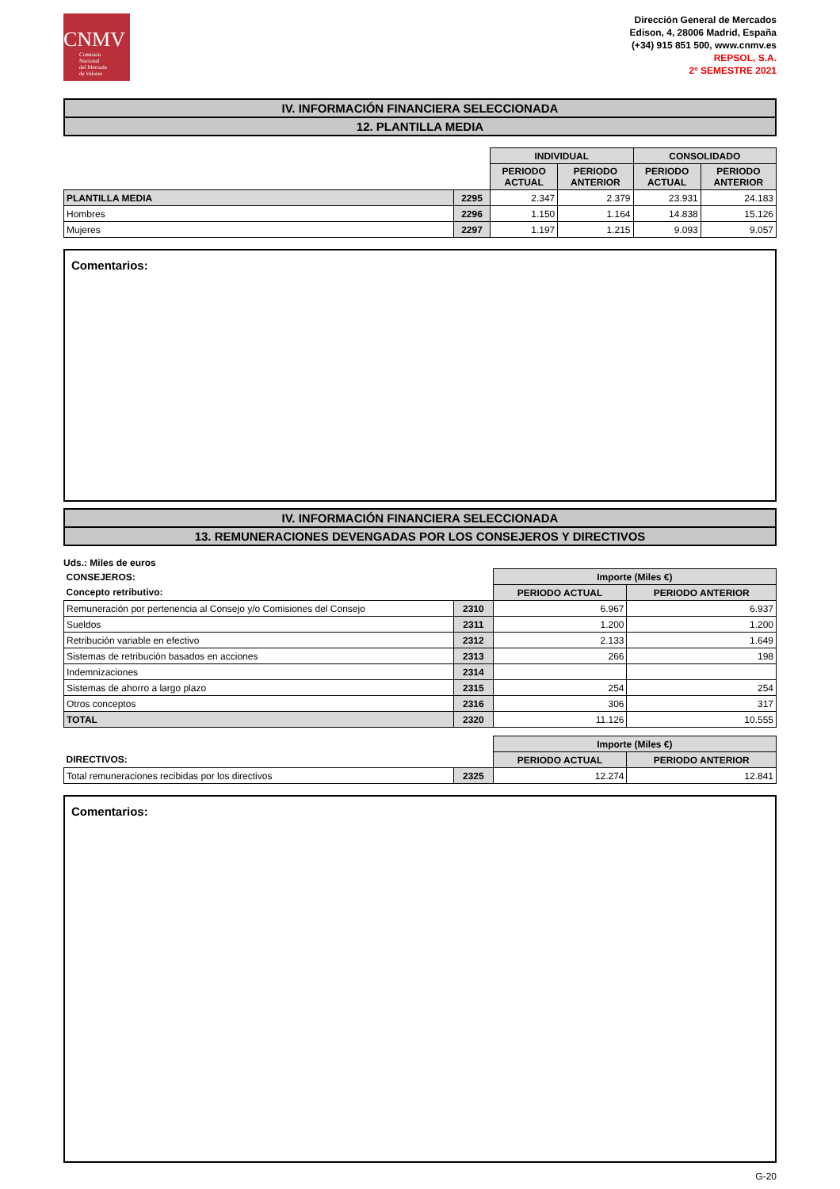CNMV
Comisión
Nacional
del Mercado
de Valores
Dirección General de Mercados
Edison, 4, 28006 Madrid, España
(+34) 915 851 500, www.cnmv.es
REPSOL, S.A.
2º SEMESTRE 2021
IV. INFORMACIÓN FINANCIERA SELECCIONADA
12. PLANTILLA MEDIA
| | | INDIVIDUAL | | CONSOLIDADO | |
| | | PERIODO ACTUAL | PERIODO ANTERIOR | PERIODO ACTUAL | PERIODO ANTERIOR |
| PLANTILLA MEDIA | 2295 | 2.347 | 2.379 | 23.931 | 24.183 |
| Hombres | 2296 | 1.150 | 1.164 | 14.838 | 15.126 |
| Mujeres | 2297 | 1.197 | 1.215 | 9.093 | 9.057 |
Comentarios:
IV. INFORMACIÓN FINANCIERA SELECCIONADA
13. REMUNERACIONES DEVENGADAS POR LOS CONSEJEROS Y DIRECTIVOS
Uds.: Miles de euros
| CONSEJEROS: | | Importe (Miles €) | |
| Concepto retributivo: | | PERIODO ACTUAL | PERIODO ANTERIOR |
| Remuneración por pertenencia al Consejo y/o Comisiones del Consejo | 2310 | 6.967 | 6.937 |
| Sueldos | 2311 | 1.200 | 1.200 |
| Retribución variable en efectivo | 2312 | 2.133 | 1.649 |
| Sistemas de retribución basados en acciones | 2313 | 266 | 198 |
| Indemnizaciones | 2314 | | |
| Sistemas de ahorro a largo plazo | 2315 | 254 | 254 |
| Otros conceptos | 2316 | 306 | 317 |
| TOTAL | 2320 | 11.126 | 10.555 |
| | | Importe (Miles €) | |
| DIRECTIVOS: | | PERIODO ACTUAL | PERIODO ANTERIOR |
| Total remuneraciones recibidas por los directivos | 2325 | 12.274 | 12.841 |
Comentarios:
G-20